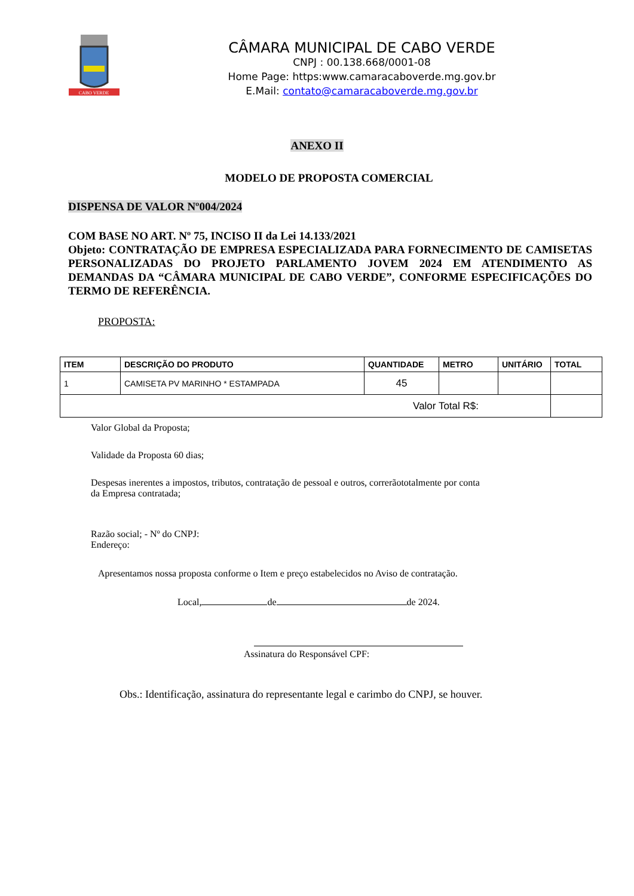CABO VERDE
CÂMARA MUNICIPAL DE CABO VERDE
CNPJ : 00.138.668/0001-08
Home Page: https:www.camaracaboverde.mg.gov.br
E.Mail: contato@camaracaboverde.mg.gov.br
ANEXO II
MODELO DE PROPOSTA COMERCIAL
DISPENSA DE VALOR Nº004/2024
COM BASE NO ART. Nº 75, INCISO II da Lei 14.133/2021
Objeto: CONTRATAÇÃO DE EMPRESA ESPECIALIZADA PARA FORNECIMENTO DE CAMISETAS PERSONALIZADAS DO PROJETO PARLAMENTO JOVEM 2024 EM ATENDIMENTO AS DEMANDAS DA “CÂMARA MUNICIPAL DE CABO VERDE”, CONFORME ESPECIFICAÇÕES DO TERMO DE REFERÊNCIA.
PROPOSTA:
| ITEM | DESCRIÇÃO DO PRODUTO | QUANTIDADE | METRO | UNITÁRIO | TOTAL |
| --- | --- | --- | --- | --- | --- |
| 1 | CAMISETA PV MARINHO * ESTAMPADA | 45 | | | |
| Valor Total R$: | | | | | |
Valor Global da Proposta;
Validade da Proposta 60 dias;
Despesas inerentes a impostos, tributos, contratação de pessoal e outros, correrãototalmente por conta da Empresa contratada;
Razão social; - Nº do CNPJ:
Endereço:
Apresentamos nossa proposta conforme o Item e preço estabelecidos no Aviso de contratação.
Local, de de 2024.
Assinatura do Responsável CPF:
Obs.: Identificação, assinatura do representante legal e carimbo do CNPJ, se houver.